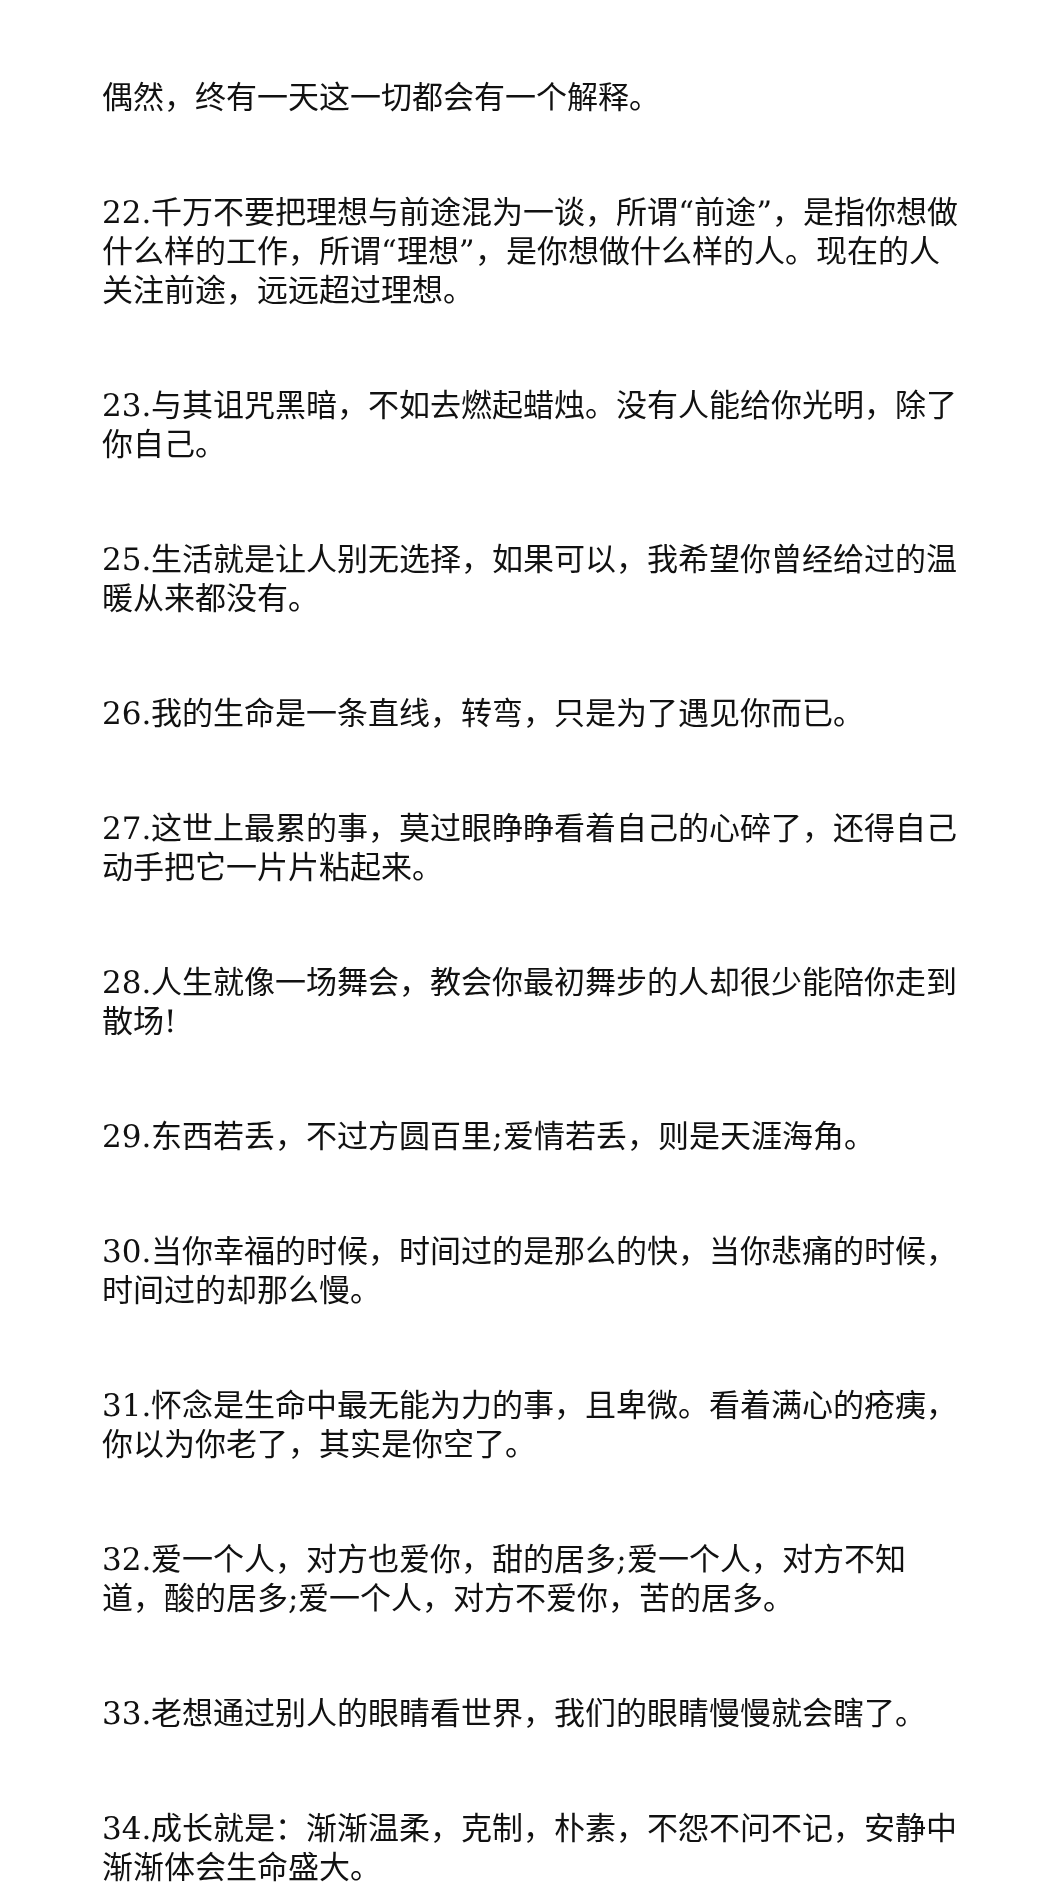偶然，终有一天这一切都会有一个解释。
22.千万不要把理想与前途混为一谈，所谓“前途”，是指你想做什么样的工作，所谓“理想”，是你想做什么样的人。现在的人关注前途，远远超过理想。
23.与其诅咒黑暗，不如去燃起蜡烛。没有人能给你光明，除了你自己。
25.生活就是让人别无选择，如果可以，我希望你曾经给过的温暖从来都没有。
26.我的生命是一条直线，转弯，只是为了遇见你而已。
27.这世上最累的事，莫过眼睁睁看着自己的心碎了，还得自己动手把它一片片粘起来。
28.人生就像一场舞会，教会你最初舞步的人却很少能陪你走到散场!
29.东西若丢，不过方圆百里;爱情若丢，则是天涯海角。
30.当你幸福的时候，时间过的是那么的快，当你悲痛的时候，时间过的却那么慢。
31.怀念是生命中最无能为力的事，且卑微。看着满心的疮痍，你以为你老了，其实是你空了。
32.爱一个人，对方也爱你，甜的居多;爱一个人，对方不知道，酸的居多;爱一个人，对方不爱你，苦的居多。
33.老想通过别人的眼睛看世界，我们的眼睛慢慢就会瞎了。
34.成长就是：渐渐温柔，克制，朴素，不怨不问不记，安静中渐渐体会生命盛大。